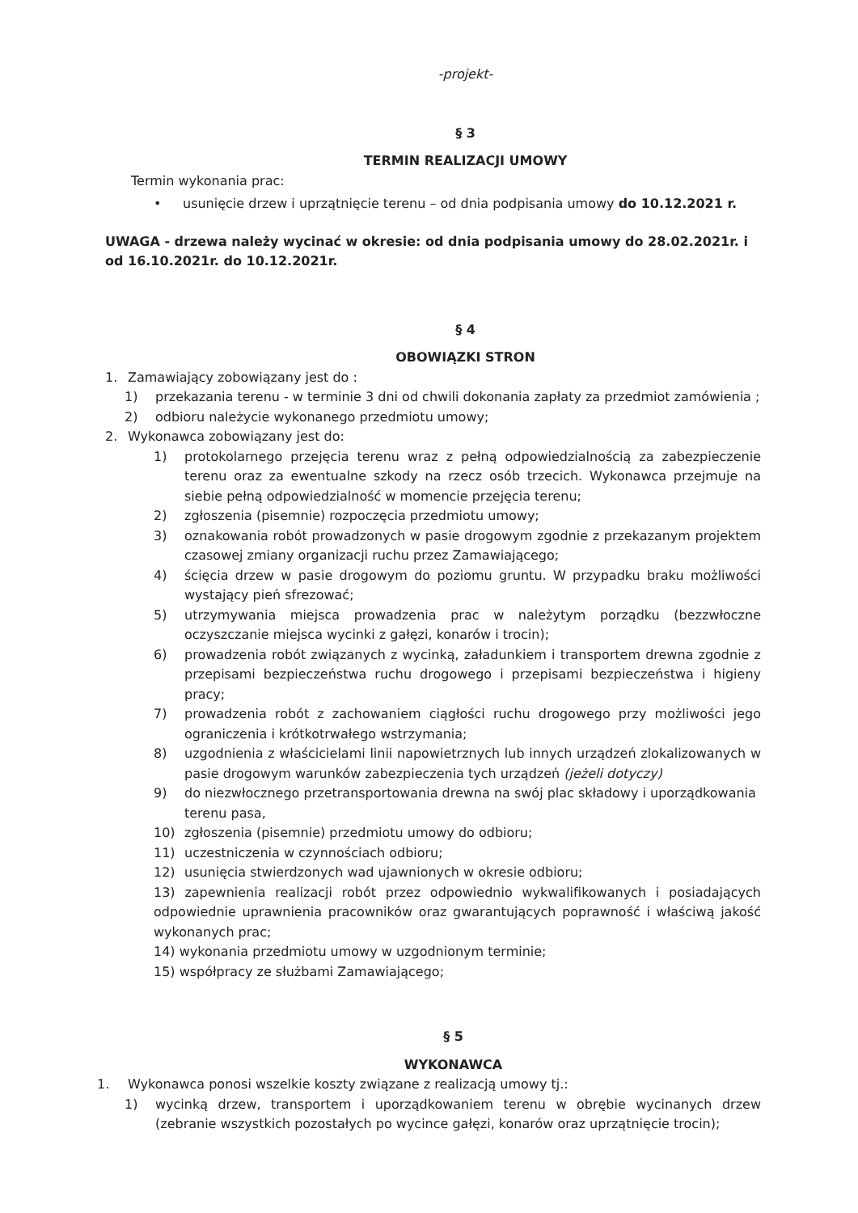-projekt-
§ 3
TERMIN REALIZACJI UMOWY
Termin wykonania prac:
• usunięcie drzew i uprzątnięcie terenu – od dnia podpisania umowy do 10.12.2021 r.
UWAGA - drzewa należy wycinać w okresie: od dnia podpisania umowy do 28.02.2021r. i od 16.10.2021r. do 10.12.2021r.
§ 4
OBOWIĄZKI STRON
1. Zamawiający zobowiązany jest do :
1) przekazania terenu - w terminie 3 dni od chwili dokonania zapłaty za przedmiot zamówienia ;
2) odbioru należycie wykonanego przedmiotu umowy;
2. Wykonawca zobowiązany jest do:
1) protokolarnego przejęcia terenu wraz z pełną odpowiedzialnością za zabezpieczenie terenu oraz za ewentualne szkody na rzecz osób trzecich. Wykonawca przejmuje na siebie pełną odpowiedzialność w momencie przejęcia terenu;
2) zgłoszenia (pisemnie) rozpoczęcia przedmiotu umowy;
3) oznakowania robót prowadzonych w pasie drogowym zgodnie z przekazanym projektem czasowej zmiany organizacji ruchu przez Zamawiającego;
4) ścięcia drzew w pasie drogowym do poziomu gruntu. W przypadku braku możliwości wystający pień sfrezować;
5) utrzymywania miejsca prowadzenia prac w należytym porządku (bezzwłoczne oczyszczanie miejsca wycinki z gałęzi, konarów i trocin);
6) prowadzenia robót związanych z wycinką, załadunkiem i transportem drewna zgodnie z przepisami bezpieczeństwa ruchu drogowego i przepisami bezpieczeństwa i higieny pracy;
7) prowadzenia robót z zachowaniem ciągłości ruchu drogowego przy możliwości jego ograniczenia i krótkotrwałego wstrzymania;
8) uzgodnienia z właścicielami linii napowietrznych lub innych urządzeń zlokalizowanych w pasie drogowym warunków zabezpieczenia tych urządzeń (jeżeli dotyczy)
9) do niezwłocznego przetransportowania drewna na swój plac składowy i uporządkowania terenu pasa,
10) zgłoszenia (pisemnie) przedmiotu umowy do odbioru;
11) uczestniczenia w czynnościach odbioru;
12) usunięcia stwierdzonych wad ujawnionych w okresie odbioru;
13) zapewnienia realizacji robót przez odpowiednio wykwalifikowanych i posiadających odpowiednie uprawnienia pracowników oraz gwarantujących poprawność i właściwą jakość wykonanych prac;
14) wykonania przedmiotu umowy w uzgodnionym terminie;
15) współpracy ze służbami Zamawiającego;
§ 5
WYKONAWCA
1. Wykonawca ponosi wszelkie koszty związane z realizacją umowy tj.:
1) wycinką drzew, transportem i uporządkowaniem terenu w obrębie wycinanych drzew (zebranie wszystkich pozostałych po wycince gałęzi, konarów oraz uprzątnięcie trocin);